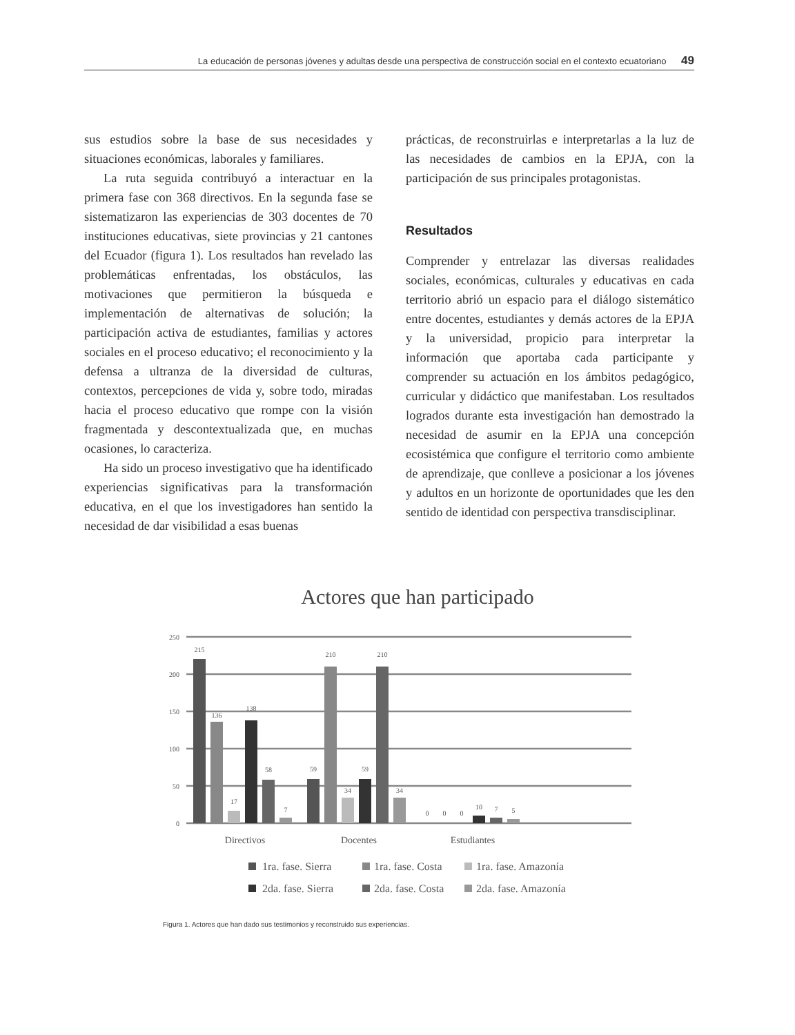La educación de personas jóvenes y adultas desde una perspectiva de construcción social en el contexto ecuatoriano 49
sus estudios sobre la base de sus necesidades y situaciones económicas, laborales y familiares.
La ruta seguida contribuyó a interactuar en la primera fase con 368 directivos. En la segunda fase se sistematizaron las experiencias de 303 docentes de 70 instituciones educativas, siete provincias y 21 cantones del Ecuador (figura 1). Los resultados han revelado las problemáticas enfrentadas, los obstáculos, las motivaciones que permitieron la búsqueda e implementación de alternativas de solución; la participación activa de estudiantes, familias y actores sociales en el proceso educativo; el reconocimiento y la defensa a ultranza de la diversidad de culturas, contextos, percepciones de vida y, sobre todo, miradas hacia el proceso educativo que rompe con la visión fragmentada y descontextualizada que, en muchas ocasiones, lo caracteriza.
Ha sido un proceso investigativo que ha identificado experiencias significativas para la transformación educativa, en el que los investigadores han sentido la necesidad de dar visibilidad a esas buenas
prácticas, de reconstruirlas e interpretarlas a la luz de las necesidades de cambios en la EPJA, con la participación de sus principales protagonistas.
Resultados
Comprender y entrelazar las diversas realidades sociales, económicas, culturales y educativas en cada territorio abrió un espacio para el diálogo sistemático entre docentes, estudiantes y demás actores de la EPJA y la universidad, propicio para interpretar la información que aportaba cada participante y comprender su actuación en los ámbitos pedagógico, curricular y didáctico que manifestaban. Los resultados logrados durante esta investigación han demostrado la necesidad de asumir en la EPJA una concepción ecosistémica que configure el territorio como ambiente de aprendizaje, que conlleve a posicionar a los jóvenes y adultos en un horizonte de oportunidades que les den sentido de identidad con perspectiva transdisciplinar.
Actores que han participado
250
200
150
100
50
0
215
136
17
138
58
7
59
210
34
59
210
34
0
0
0
10
7
5
Directivos
Docentes
Estudiantes
1ra. fase. Sierra
1ra. fase. Costa
1ra. fase. Amazonía
2da. fase. Sierra
2da. fase. Costa
2da. fase. Amazonía
Figura 1. Actores que han dado sus testimonios y reconstruido sus experiencias.